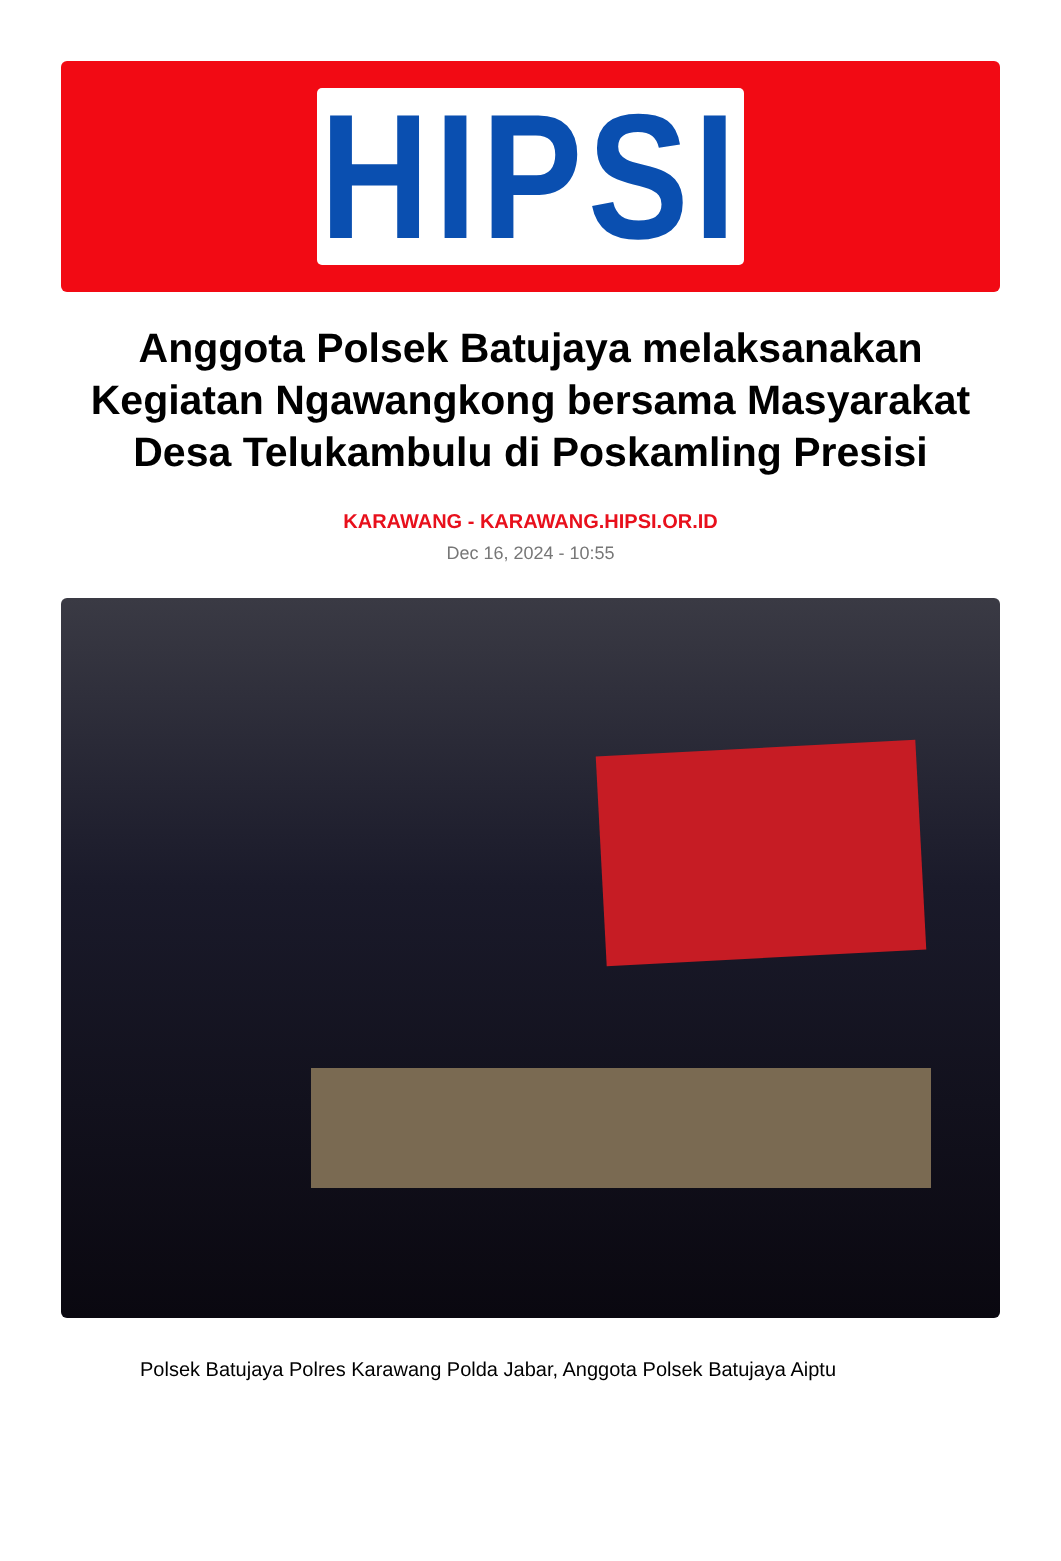HIPSI
Anggota Polsek Batujaya melaksanakan Kegiatan Ngawangkong bersama Masyarakat Desa Telukambulu di Poskamling Presisi
KARAWANG - KARAWANG.HIPSI.OR.ID
Dec 16, 2024 - 10:55
Polsek Batujaya Polres Karawang Polda Jabar, Anggota Polsek Batujaya Aiptu